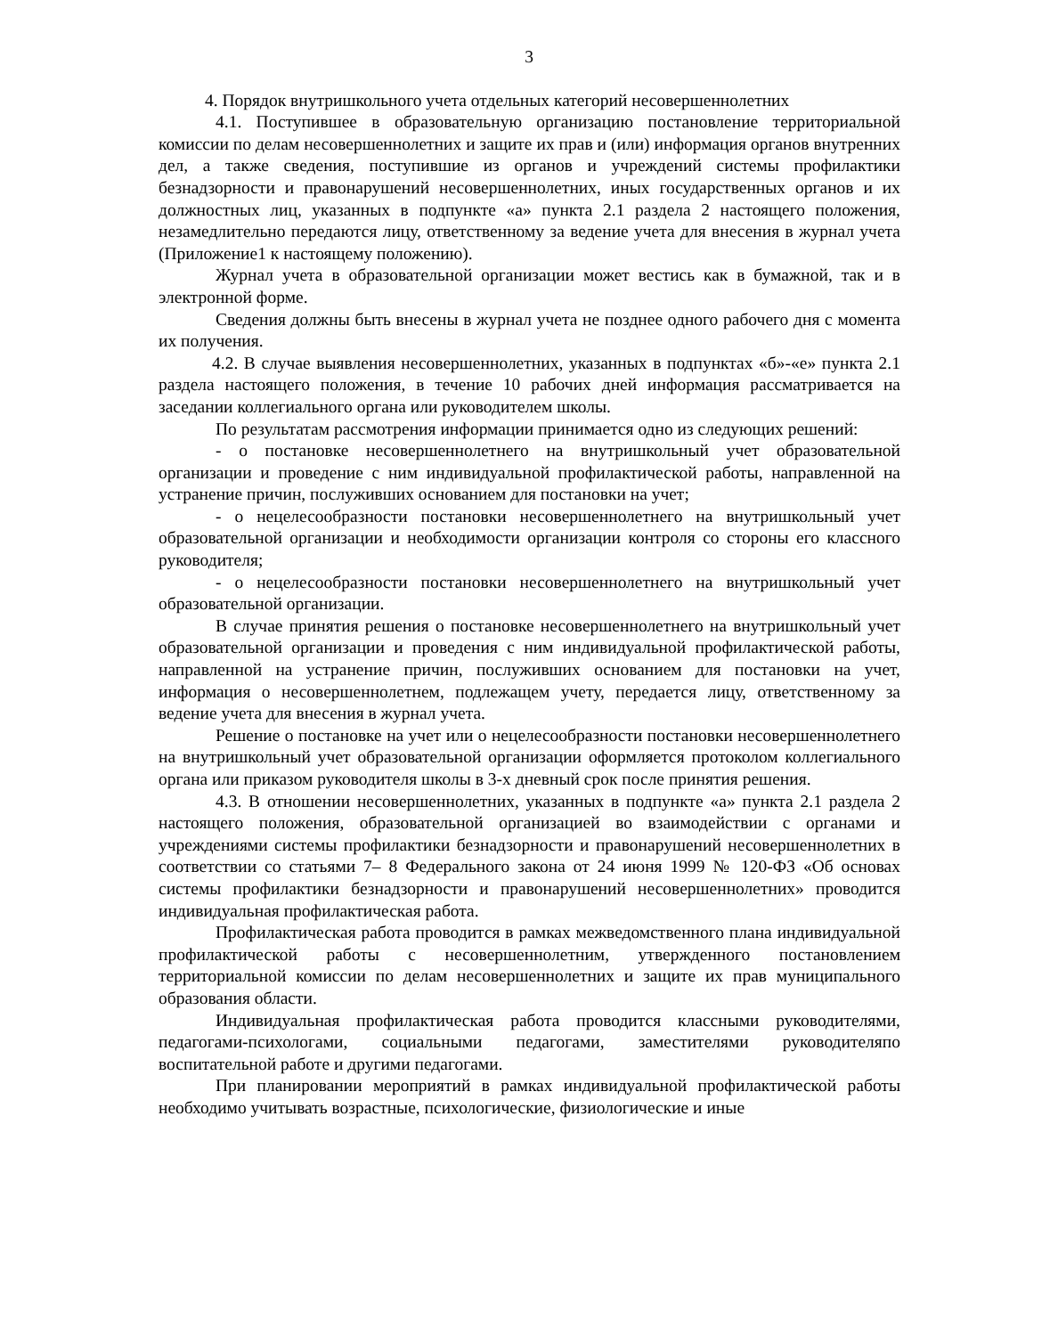3
4. Порядок внутришкольного учета отдельных категорий несовершеннолетних
4.1. Поступившее в образовательную организацию постановление территориальной комиссии по делам несовершеннолетних и защите их прав и (или) информация органов внутренних дел, а также сведения, поступившие из органов и учреждений системы профилактики безнадзорности и правонарушений несовершеннолетних, иных государственных органов и их должностных лиц, указанных в подпункте «а» пункта 2.1 раздела 2 настоящего положения, незамедлительно передаются лицу, ответственному за ведение учета для внесения в журнал учета (Приложение1 к настоящему положению).
Журнал учета в образовательной организации может вестись как в бумажной, так и в электронной форме.
Сведения должны быть внесены в журнал учета не позднее одного рабочего дня с момента их получения.
4.2. В случае выявления несовершеннолетних, указанных в подпунктах «б»-«е» пункта 2.1 раздела настоящего положения, в течение 10 рабочих дней информация рассматривается на заседании коллегиального органа или руководителем школы.
По результатам рассмотрения информации принимается одно из следующих решений:
- о постановке несовершеннолетнего на внутришкольный учет образовательной организации и проведение с ним индивидуальной профилактической работы, направленной на устранение причин, послуживших основанием для постановки на учет;
- о нецелесообразности постановки несовершеннолетнего на внутришкольный учет образовательной организации и необходимости организации контроля со стороны его классного руководителя;
- о нецелесообразности постановки несовершеннолетнего на внутришкольный учет образовательной организации.
В случае принятия решения о постановке несовершеннолетнего на внутришкольный учет образовательной организации и проведения с ним индивидуальной профилактической работы, направленной на устранение причин, послуживших основанием для постановки на учет, информация о несовершеннолетнем, подлежащем учету, передается лицу, ответственному за ведение учета для внесения в журнал учета.
Решение о постановке на учет или о нецелесообразности постановки несовершеннолетнего на внутришкольный учет образовательной организации оформляется протоколом коллегиального органа или приказом руководителя школы в 3-х дневный срок после принятия решения.
4.3. В отношении несовершеннолетних, указанных в подпункте «а» пункта 2.1 раздела 2 настоящего положения, образовательной организацией во взаимодействии с органами и учреждениями системы профилактики безнадзорности и правонарушений несовершеннолетних в соответствии со статьями 7– 8 Федерального закона от 24 июня 1999 № 120-ФЗ «Об основах системы профилактики безнадзорности и правонарушений несовершеннолетних» проводится индивидуальная профилактическая работа.
Профилактическая работа проводится в рамках межведомственного плана индивидуальной профилактической работы с несовершеннолетним, утвержденного постановлением территориальной комиссии по делам несовершеннолетних и защите их прав муниципального образования области.
Индивидуальная профилактическая работа проводится классными руководителями, педагогами-психологами, социальными педагогами, заместителями руководителяпо воспитательной работе и другими педагогами.
При планировании мероприятий в рамках индивидуальной профилактической работы необходимо учитывать возрастные, психологические, физиологические и иные